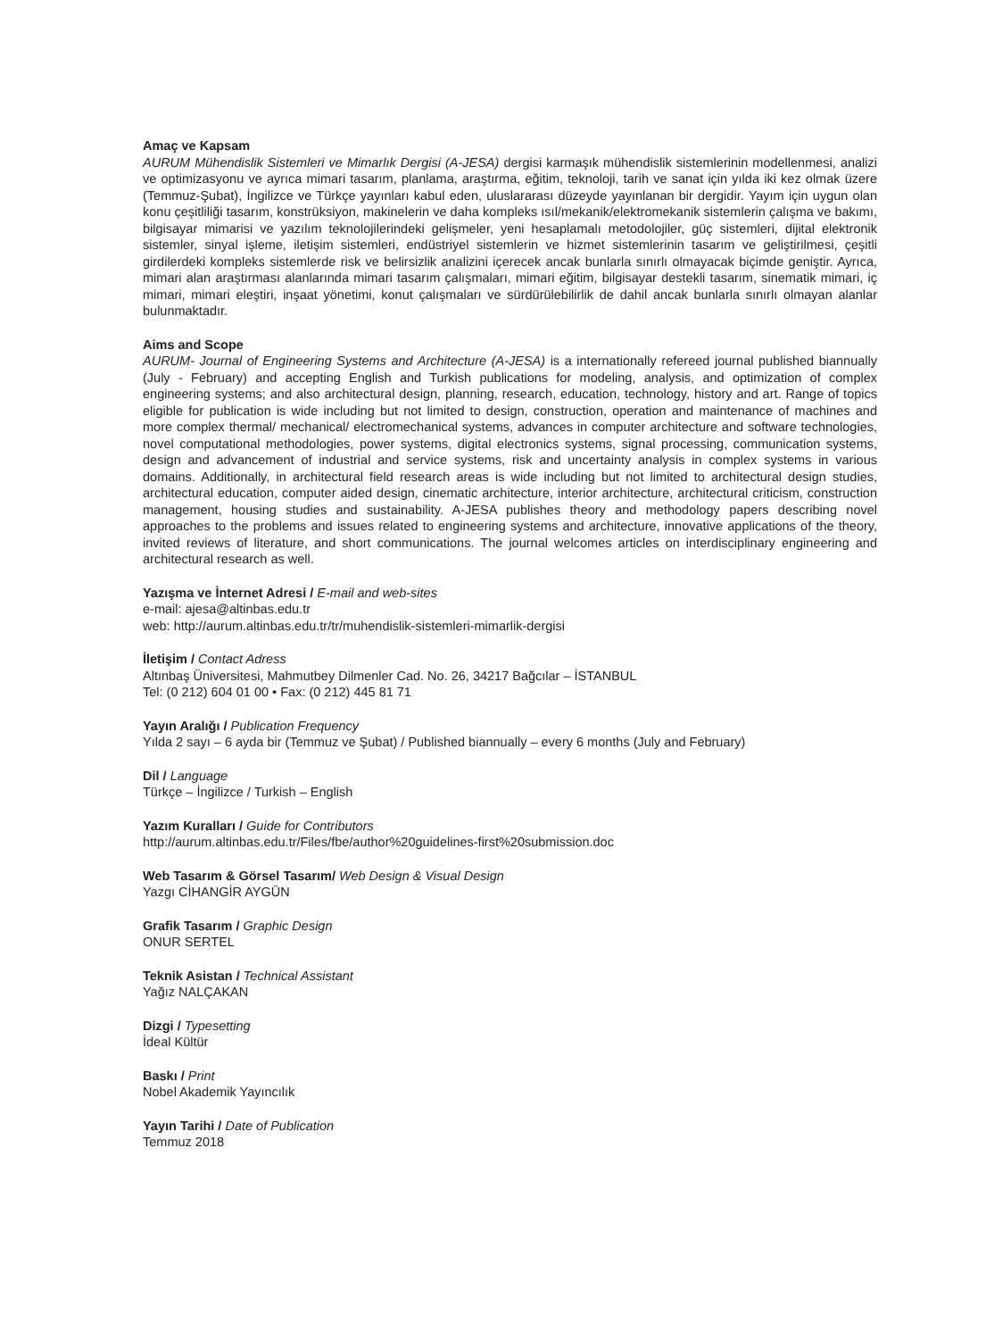Amaç ve Kapsam
AURUM Mühendislik Sistemleri ve Mimarlık Dergisi (A-JESA) dergisi karmaşık mühendislik sistemlerinin modellenmesi, analizi ve optimizasyonu ve ayrıca mimari tasarım, planlama, araştırma, eğitim, teknoloji, tarih ve sanat için yılda iki kez olmak üzere (Temmuz-Şubat), İngilizce ve Türkçe yayınları kabul eden, uluslararası düzeyde yayınlanan bir dergidir. Yayım için uygun olan konu çeşitliliği tasarım, konstrüksiyon, makinelerin ve daha kompleks ısıl/mekanik/elektromekanik sistemlerin çalışma ve bakımı, bilgisayar mimarisi ve yazılım teknolojilerindeki gelişmeler, yeni hesaplamalı metodolojiler, güç sistemleri, dijital elektronik sistemler, sinyal işleme, iletişim sistemleri, endüstriyel sistemlerin ve hizmet sistemlerinin tasarım ve geliştirilmesi, çeşitli girdilerdeki kompleks sistemlerde risk ve belirsizlik analizini içerecek ancak bunlarla sınırlı olmayacak biçimde geniştir. Ayrıca, mimari alan araştırması alanlarında mimari tasarım çalışmaları, mimari eğitim, bilgisayar destekli tasarım, sinematik mimari, iç mimari, mimari eleştiri, inşaat yönetimi, konut çalışmaları ve sürdürülebilirlik de dahil ancak bunlarla sınırlı olmayan alanlar bulunmaktadır.
Aims and Scope
AURUM- Journal of Engineering Systems and Architecture (A-JESA) is a internationally refereed journal published biannually (July - February) and accepting English and Turkish publications for modeling, analysis, and optimization of complex engineering systems; and also architectural design, planning, research, education, technology, history and art. Range of topics eligible for publication is wide including but not limited to design, construction, operation and maintenance of machines and more complex thermal/ mechanical/ electromechanical systems, advances in computer architecture and software technologies, novel computational methodologies, power systems, digital electronics systems, signal processing, communication systems, design and advancement of industrial and service systems, risk and uncertainty analysis in complex systems in various domains. Additionally, in architectural field research areas is wide including but not limited to architectural design studies, architectural education, computer aided design, cinematic architecture, interior architecture, architectural criticism, construction management, housing studies and sustainability. A-JESA publishes theory and methodology papers describing novel approaches to the problems and issues related to engineering systems and architecture, innovative applications of the theory, invited reviews of literature, and short communications. The journal welcomes articles on interdisciplinary engineering and architectural research as well.
Yazışma ve İnternet Adresi / E-mail and web-sites
e-mail: ajesa@altinbas.edu.tr
web: http://aurum.altinbas.edu.tr/tr/muhendislik-sistemleri-mimarlik-dergisi
İletişim / Contact Adress
Altınbaş Üniversitesi, Mahmutbey Dilmenler Cad. No. 26, 34217 Bağcılar – İSTANBUL
Tel: (0 212) 604 01 00 • Fax: (0 212) 445 81 71
Yayın Aralığı / Publication Frequency
Yılda 2 sayı – 6 ayda bir (Temmuz ve Şubat) / Published biannually – every 6 months (July and February)
Dil / Language
Türkçe – İngilizce / Turkish – English
Yazım Kuralları / Guide for Contributors
http://aurum.altinbas.edu.tr/Files/fbe/author%20guidelines-first%20submission.doc
Web Tasarım & Görsel Tasarım/ Web Design & Visual Design
Yazgı CİHANGİR AYGÜN
Grafik Tasarım / Graphic Design
ONUR SERTEL
Teknik Asistan / Technical Assistant
Yağız NALÇAKAN
Dizgi / Typesetting
İdeal Kültür
Baskı / Print
Nobel Akademik Yayıncılık
Yayın Tarihi / Date of Publication
Temmuz 2018